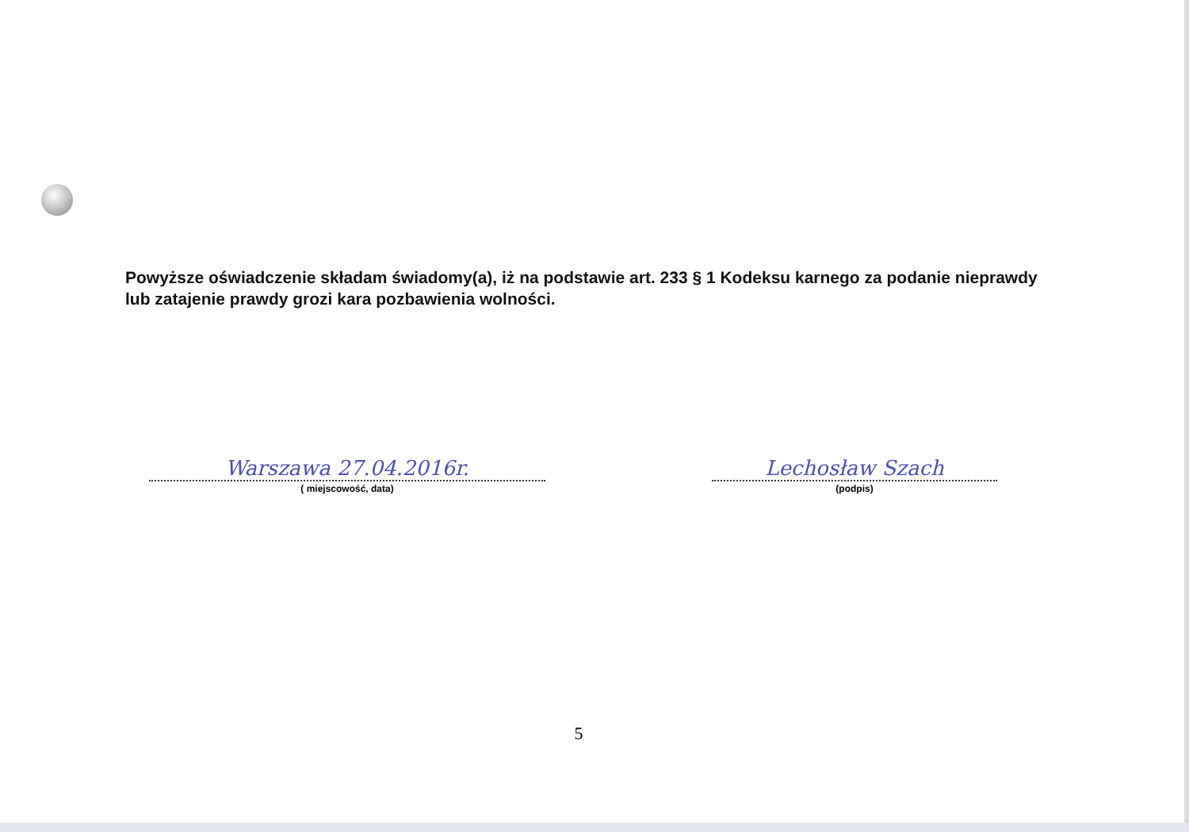Powyższe oświadczenie składam świadomy(a), iż na podstawie art. 233 § 1 Kodeksu karnego za podanie nieprawdy lub zatajenie prawdy grozi kara pozbawienia wolności.
Warszawa 27.04.2016r.
( miejscowość, data)
Lechosław Szach
(podpis)
5